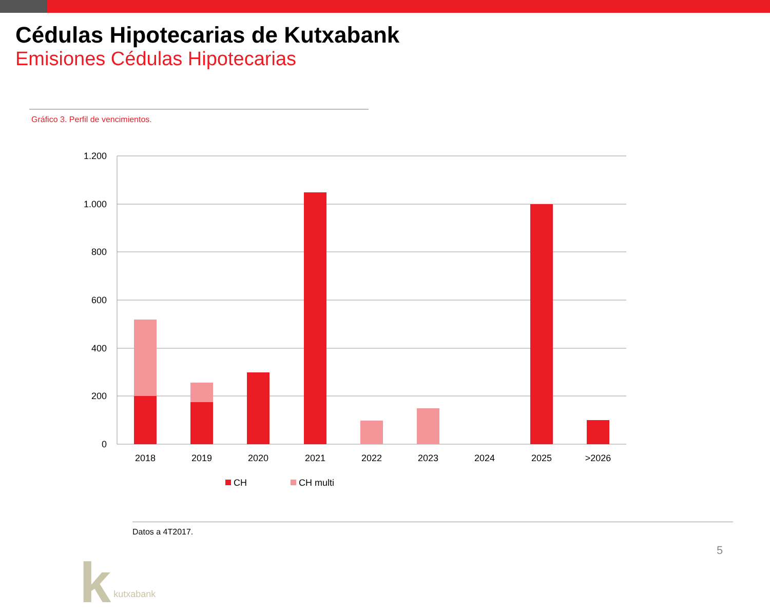Cédulas Hipotecarias de Kutxabank
Emisiones Cédulas Hipotecarias
Gráfico 3. Perfil de vencimientos.
1.200
1.000
800
600
400
200
0
2018
2019
2020
2021
2022
2023
2024
2025
>2026
CH
CH multi
Datos a 4T2017.
k kutxabank 5